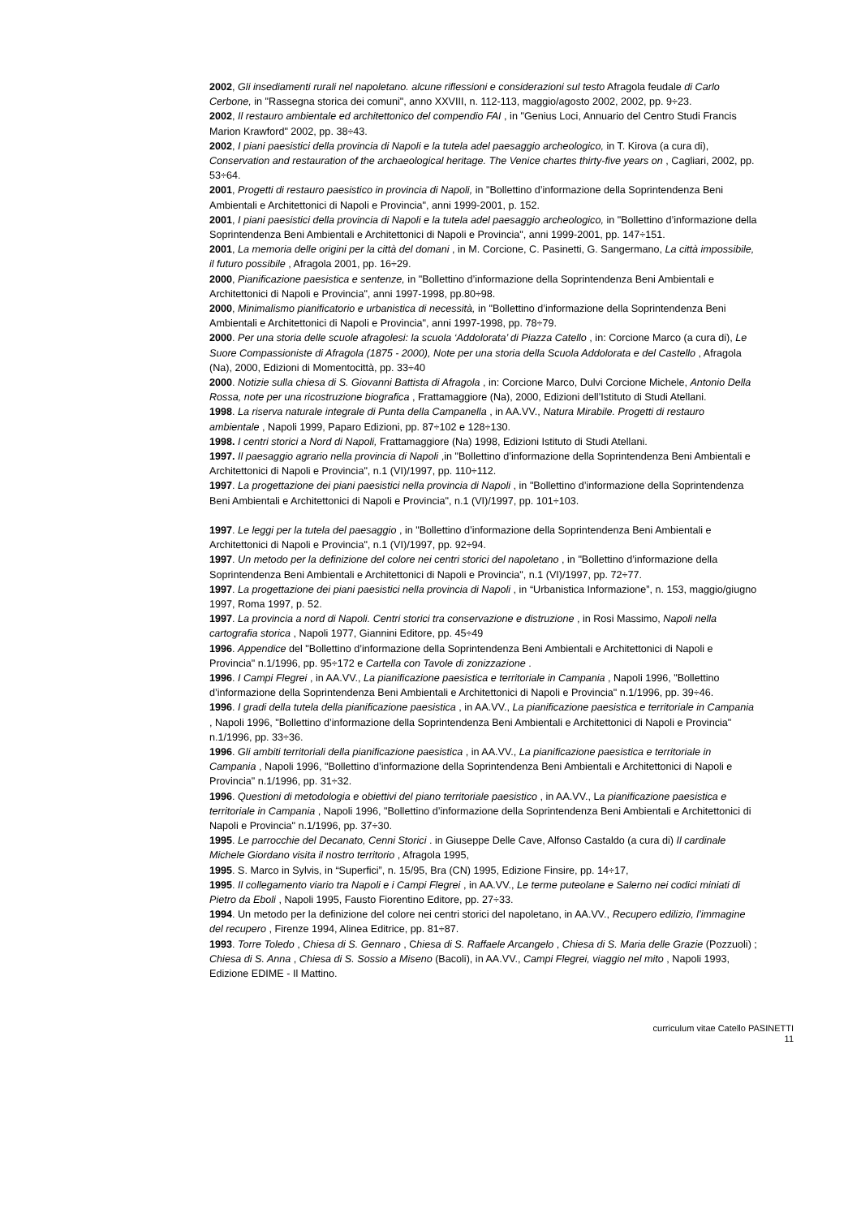2002, Gli insediamenti rurali nel napoletano. alcune riflessioni e considerazioni sul testo Afragola feudale di Carlo Cerbone, in "Rassegna storica dei comuni", anno XXVIII, n. 112-113, maggio/agosto 2002, 2002, pp. 9÷23.
2002, Il restauro ambientale ed architettonico del compendio FAI , in "Genius Loci, Annuario del Centro Studi Francis Marion Krawford" 2002, pp. 38÷43.
2002, I piani paesistici della provincia di Napoli e la tutela adel paesaggio archeologico, in T. Kirova (a cura di), Conservation and restauration of the archaeological heritage. The Venice chartes thirty-five years on , Cagliari, 2002, pp. 53÷64.
2001, Progetti di restauro paesistico in provincia di Napoli, in "Bollettino d’informazione della Soprintendenza Beni Ambientali e Architettonici di Napoli e Provincia", anni 1999-2001, p. 152.
2001, I piani paesistici della provincia di Napoli e la tutela adel paesaggio archeologico, in "Bollettino d’informazione della Soprintendenza Beni Ambientali e Architettonici di Napoli e Provincia", anni 1999-2001, pp. 147÷151.
2001, La memoria delle origini per la città del domani , in M. Corcione, C. Pasinetti, G. Sangermano, La città impossibile, il futuro possibile , Afragola 2001, pp. 16÷29.
2000, Pianificazione paesistica e sentenze, in "Bollettino d’informazione della Soprintendenza Beni Ambientali e Architettonici di Napoli e Provincia", anni 1997-1998, pp.80÷98.
2000, Minimalismo pianificatorio e urbanistica di necessità, in "Bollettino d’informazione della Soprintendenza Beni Ambientali e Architettonici di Napoli e Provincia", anni 1997-1998, pp. 78÷79.
2000. Per una storia delle scuole afragolesi: la scuola ‘Addolorata’ di Piazza Catello , in: Corcione Marco (a cura di), Le Suore Compassioniste di Afragola (1875 - 2000), Note per una storia della Scuola Addolorata e del Castello , Afragola (Na), 2000, Edizioni di Momentocittà, pp. 33÷40
2000. Notizie sulla chiesa di S. Giovanni Battista di Afragola , in: Corcione Marco, Dulvi Corcione Michele, Antonio Della Rossa, note per una ricostruzione biografica , Frattamaggiore (Na), 2000, Edizioni dell’Istituto di Studi Atellani.
1998. La riserva naturale integrale di Punta della Campanella , in AA.VV., Natura Mirabile. Progetti di restauro ambientale , Napoli 1999, Paparo Edizioni, pp. 87÷102 e 128÷130.
1998. I centri storici a Nord di Napoli, Frattamaggiore (Na) 1998, Edizioni Istituto di Studi Atellani.
1997. Il paesaggio agrario nella provincia di Napoli ,in "Bollettino d’informazione della Soprintendenza Beni Ambientali e Architettonici di Napoli e Provincia", n.1 (VI)/1997, pp. 110÷112.
1997. La progettazione dei piani paesistici nella provincia di Napoli , in "Bollettino d’informazione della Soprintendenza Beni Ambientali e Architettonici di Napoli e Provincia", n.1 (VI)/1997, pp. 101÷103.
1997. Le leggi per la tutela del paesaggio , in "Bollettino d’informazione della Soprintendenza Beni Ambientali e Architettonici di Napoli e Provincia", n.1 (VI)/1997, pp. 92÷94.
1997. Un metodo per la definizione del colore nei centri storici del napoletano , in "Bollettino d’informazione della Soprintendenza Beni Ambientali e Architettonici di Napoli e Provincia", n.1 (VI)/1997, pp. 72÷77.
1997. La progettazione dei piani paesistici nella provincia di Napoli , in “Urbanistica Informazione”, n. 153, maggio/giugno 1997, Roma 1997, p. 52.
1997. La provincia a nord di Napoli. Centri storici tra conservazione e distruzione , in Rosi Massimo, Napoli nella cartografia storica , Napoli 1977, Giannini Editore, pp. 45÷49
1996. Appendice del "Bollettino d’informazione della Soprintendenza Beni Ambientali e Architettonici di Napoli e Provincia" n.1/1996, pp. 95÷172 e Cartella con Tavole di zonizzazione .
1996. I Campi Flegrei , in AA.VV., La pianificazione paesistica e territoriale in Campania , Napoli 1996, "Bollettino d’informazione della Soprintendenza Beni Ambientali e Architettonici di Napoli e Provincia" n.1/1996, pp. 39÷46.
1996. I gradi della tutela della pianificazione paesistica , in AA.VV., La pianificazione paesistica e territoriale in Campania , Napoli 1996, "Bollettino d’informazione della Soprintendenza Beni Ambientali e Architettonici di Napoli e Provincia" n.1/1996, pp. 33÷36.
1996. Gli ambiti territoriali della pianificazione paesistica , in AA.VV., La pianificazione paesistica e territoriale in Campania , Napoli 1996, "Bollettino d’informazione della Soprintendenza Beni Ambientali e Architettonici di Napoli e Provincia" n.1/1996, pp. 31÷32.
1996. Questioni di metodologia e obiettivi del piano territoriale paesistico , in AA.VV., La pianificazione paesistica e territoriale in Campania , Napoli 1996, "Bollettino d’informazione della Soprintendenza Beni Ambientali e Architettonici di Napoli e Provincia" n.1/1996, pp. 37÷30.
1995. Le parrocchie del Decanato, Cenni Storici . in Giuseppe Delle Cave, Alfonso Castaldo (a cura di) Il cardinale Michele Giordano visita il nostro territorio , Afragola 1995,
1995. S. Marco in Sylvis, in “Superfici”, n. 15/95, Bra (CN) 1995, Edizione Finsire, pp. 14÷17,
1995. Il collegamento viario tra Napoli e i Campi Flegrei , in AA.VV., Le terme puteolane e Salerno nei codici miniati di Pietro da Eboli , Napoli 1995, Fausto Fiorentino Editore, pp. 27÷33.
1994. Un metodo per la definizione del colore nei centri storici del napoletano, in AA.VV., Recupero edilizio, l’immagine del recupero , Firenze 1994, Alinea Editrice, pp. 81÷87.
1993. Torre Toledo , Chiesa di S. Gennaro , Chiesa di S. Raffaele Arcangelo , Chiesa di S. Maria delle Grazie (Pozzuoli) ; Chiesa di S. Anna , Chiesa di S. Sossio a Miseno (Bacoli), in AA.VV., Campi Flegrei, viaggio nel mito , Napoli 1993, Edizione EDIME - Il Mattino.
curriculum vitae Catello PASINETTI
11